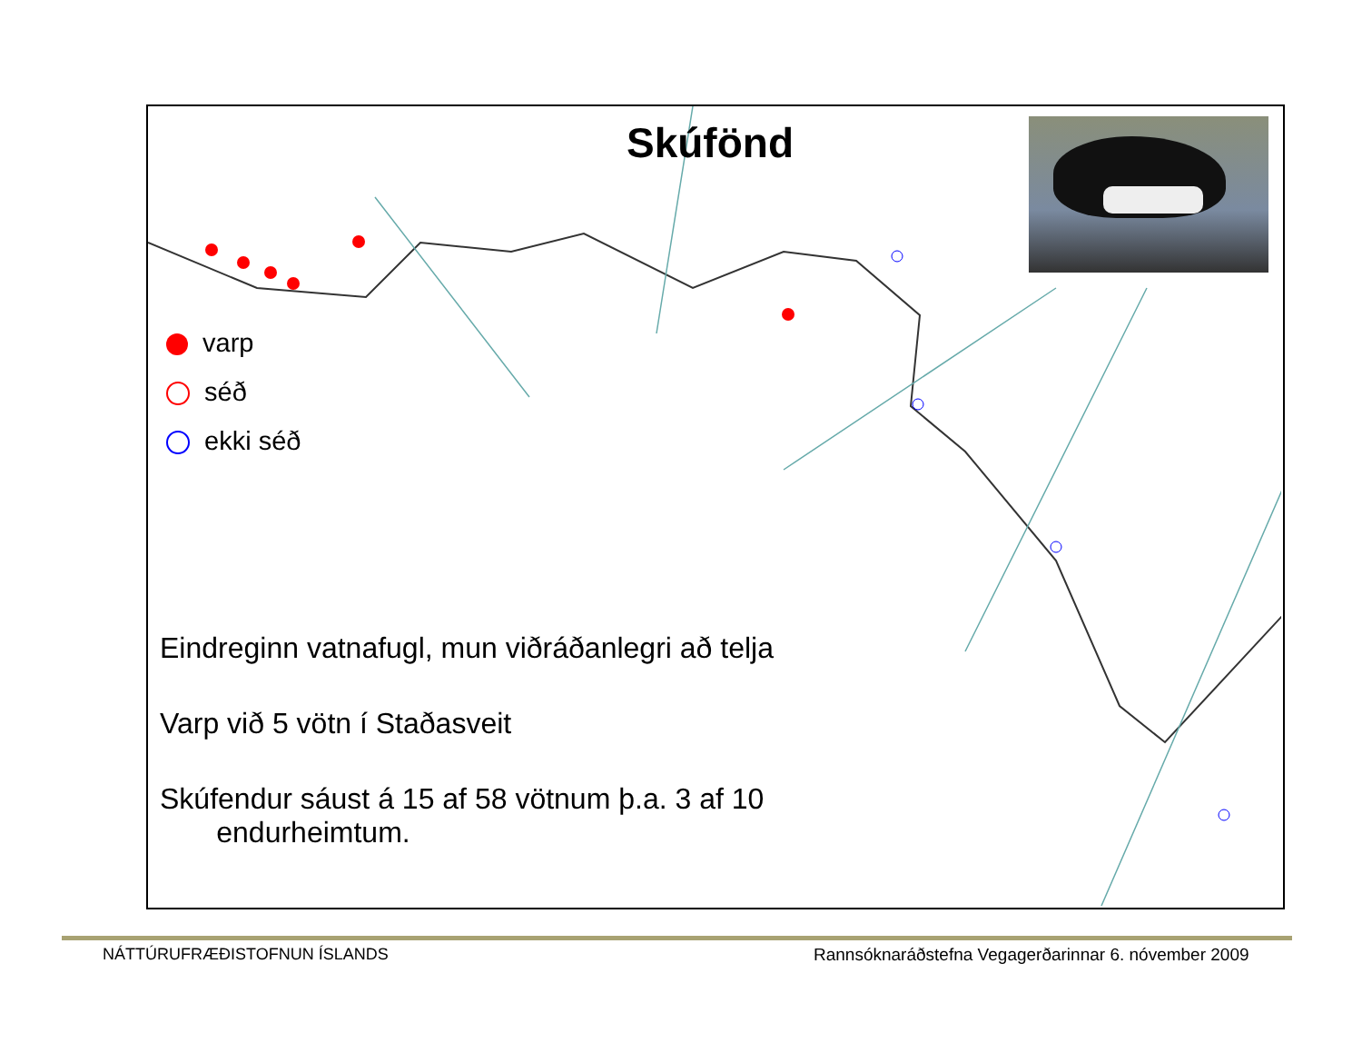Skúfönd
varp
séð
ekki séð
Eindreginn vatnafugl, mun viðráðanlegri að telja
Varp við 5 vötn í Staðasveit
Skúfendur sáust á 15 af 58 vötnum þ.a. 3 af 10
endurheimtum.
NÁTTÚRUFRÆÐISTOFNUN ÍSLANDS
Rannsóknaráðstefna Vegagerðarinnar 6. nóvember 2009